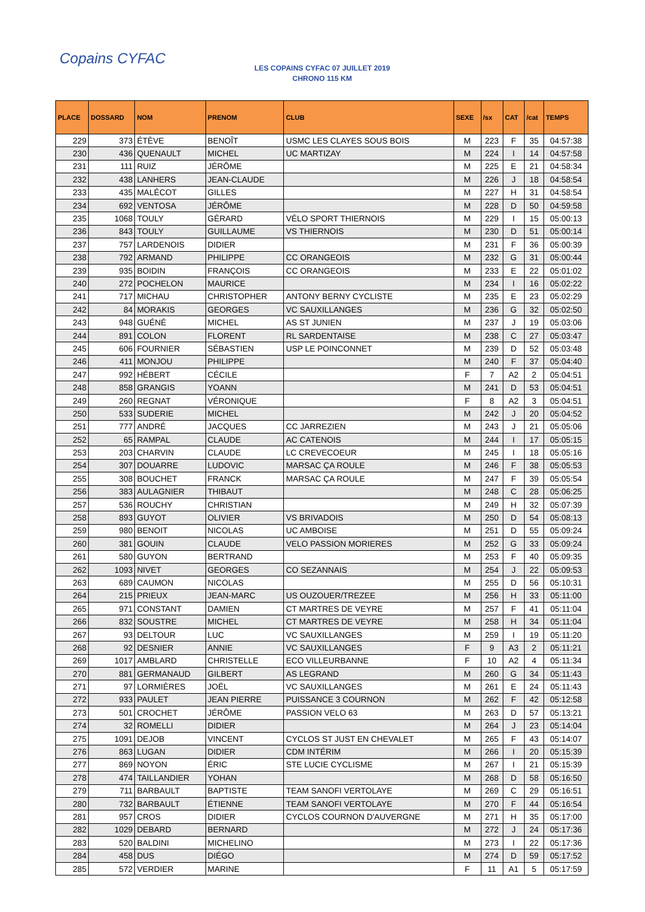Copains CYFAC
LES COPAINS CYFAC 07 JUILLET 2019
CHRONO 115 KM
| PLACE | DOSSARD | NOM | PRENOM | CLUB | SEXE | /sx | CAT | /cat | TEMPS |
| --- | --- | --- | --- | --- | --- | --- | --- | --- | --- |
| 229 | 373 | ÉTÈVE | BENOÎT | USMC LES CLAYES SOUS BOIS | M | 223 | F | 35 | 04:57:38 |
| 230 | 436 | QUENAULT | MICHEL | UC MARTIZAY | M | 224 | I | 14 | 04:57:58 |
| 231 | 111 | RUIZ | JÉRÔME | | M | 225 | E | 21 | 04:58:34 |
| 232 | 438 | LANHERS | JEAN-CLAUDE | | M | 226 | J | 18 | 04:58:54 |
| 233 | 435 | MALÉCOT | GILLES | | M | 227 | H | 31 | 04:58:54 |
| 234 | 692 | VENTOSA | JÉRÔME | | M | 228 | D | 50 | 04:59:58 |
| 235 | 1068 | TOULY | GÉRARD | VÉLO SPORT THIERNOIS | M | 229 | I | 15 | 05:00:13 |
| 236 | 843 | TOULY | GUILLAUME | VS THIERNOIS | M | 230 | D | 51 | 05:00:14 |
| 237 | 757 | LARDENOIS | DIDIER | | M | 231 | F | 36 | 05:00:39 |
| 238 | 792 | ARMAND | PHILIPPE | CC ORANGEOIS | M | 232 | G | 31 | 05:00:44 |
| 239 | 935 | BOIDIN | FRANÇOIS | CC ORANGEOIS | M | 233 | E | 22 | 05:01:02 |
| 240 | 272 | POCHELON | MAURICE | | M | 234 | I | 16 | 05:02:22 |
| 241 | 717 | MICHAU | CHRISTOPHER | ANTONY BERNY CYCLISTE | M | 235 | E | 23 | 05:02:29 |
| 242 | 84 | MORAKIS | GEORGES | VC SAUXILLANGES | M | 236 | G | 32 | 05:02:50 |
| 243 | 948 | GUÉNÉ | MICHEL | AS ST JUNIEN | M | 237 | J | 19 | 05:03:06 |
| 244 | 891 | COLON | FLORENT | RL SARDENTAISE | M | 238 | C | 27 | 05:03:47 |
| 245 | 606 | FOURNIER | SÉBASTIEN | USP LE POINCONNET | M | 239 | D | 52 | 05:03:48 |
| 246 | 411 | MONJOU | PHILIPPE | | M | 240 | F | 37 | 05:04:40 |
| 247 | 992 | HÉBERT | CÉCILE | | F | 7 | A2 | 2 | 05:04:51 |
| 248 | 858 | GRANGIS | YOANN | | M | 241 | D | 53 | 05:04:51 |
| 249 | 260 | REGNAT | VÉRONIQUE | | F | 8 | A2 | 3 | 05:04:51 |
| 250 | 533 | SUDERIE | MICHEL | | M | 242 | J | 20 | 05:04:52 |
| 251 | 777 | ANDRÉ | JACQUES | CC JARREZIEN | M | 243 | J | 21 | 05:05:06 |
| 252 | 65 | RAMPAL | CLAUDE | AC CATENOIS | M | 244 | I | 17 | 05:05:15 |
| 253 | 203 | CHARVIN | CLAUDE | LC CREVECOEUR | M | 245 | I | 18 | 05:05:16 |
| 254 | 307 | DOUARRE | LUDOVIC | MARSAC ÇA ROULE | M | 246 | F | 38 | 05:05:53 |
| 255 | 308 | BOUCHET | FRANCK | MARSAC ÇA ROULE | M | 247 | F | 39 | 05:05:54 |
| 256 | 383 | AULAGNIER | THIBAUT | | M | 248 | C | 28 | 05:06:25 |
| 257 | 536 | ROUCHY | CHRISTIAN | | M | 249 | H | 32 | 05:07:39 |
| 258 | 893 | GUYOT | OLIVIER | VS BRIVADOIS | M | 250 | D | 54 | 05:08:13 |
| 259 | 980 | BENOIT | NICOLAS | UC AMBOISE | M | 251 | D | 55 | 05:09:24 |
| 260 | 381 | GOUIN | CLAUDE | VELO PASSION MORIERES | M | 252 | G | 33 | 05:09:24 |
| 261 | 580 | GUYON | BERTRAND | | M | 253 | F | 40 | 05:09:35 |
| 262 | 1093 | NIVET | GEORGES | CO SEZANNAIS | M | 254 | J | 22 | 05:09:53 |
| 263 | 689 | CAUMON | NICOLAS | | M | 255 | D | 56 | 05:10:31 |
| 264 | 215 | PRIEUX | JEAN-MARC | US OUZOUER/TREZEE | M | 256 | H | 33 | 05:11:00 |
| 265 | 971 | CONSTANT | DAMIEN | CT MARTRES DE VEYRE | M | 257 | F | 41 | 05:11:04 |
| 266 | 832 | SOUSTRE | MICHEL | CT MARTRES DE VEYRE | M | 258 | H | 34 | 05:11:04 |
| 267 | 93 | DELTOUR | LUC | VC SAUXILLANGES | M | 259 | I | 19 | 05:11:20 |
| 268 | 92 | DESNIER | ANNIE | VC SAUXILLANGES | F | 9 | A3 | 2 | 05:11:21 |
| 269 | 1017 | AMBLARD | CHRISTELLE | ECO VILLEURBANNE | F | 10 | A2 | 4 | 05:11:34 |
| 270 | 881 | GERMANAUD | GILBERT | AS LEGRAND | M | 260 | G | 34 | 05:11:43 |
| 271 | 97 | LORMIÈRES | JOËL | VC SAUXILLANGES | M | 261 | E | 24 | 05:11:43 |
| 272 | 933 | PAULET | JEAN PIERRE | PUISSANCE 3 COURNON | M | 262 | F | 42 | 05:12:58 |
| 273 | 501 | CROCHET | JÉRÔME | PASSION VELO 63 | M | 263 | D | 57 | 05:13:21 |
| 274 | 32 | ROMELLI | DIDIER | | M | 264 | J | 23 | 05:14:04 |
| 275 | 1091 | DEJOB | VINCENT | CYCLOS ST JUST EN CHEVALET | M | 265 | F | 43 | 05:14:07 |
| 276 | 863 | LUGAN | DIDIER | CDM INTÉRIM | M | 266 | I | 20 | 05:15:39 |
| 277 | 869 | NOYON | ÉRIC | STE LUCIE CYCLISME | M | 267 | I | 21 | 05:15:39 |
| 278 | 474 | TAILLANDIER | YOHAN | | M | 268 | D | 58 | 05:16:50 |
| 279 | 711 | BARBAULT | BAPTISTE | TEAM SANOFI VERTOLAYE | M | 269 | C | 29 | 05:16:51 |
| 280 | 732 | BARBAULT | ÉTIENNE | TEAM SANOFI VERTOLAYE | M | 270 | F | 44 | 05:16:54 |
| 281 | 957 | CROS | DIDIER | CYCLOS COURNON D'AUVERGNE | M | 271 | H | 35 | 05:17:00 |
| 282 | 1029 | DEBARD | BERNARD | | M | 272 | J | 24 | 05:17:36 |
| 283 | 520 | BALDINI | MICHELINO | | M | 273 | I | 22 | 05:17:36 |
| 284 | 458 | DUS | DIÉGO | | M | 274 | D | 59 | 05:17:52 |
| 285 | 572 | VERDIER | MARINE | | F | 11 | A1 | 5 | 05:17:59 |